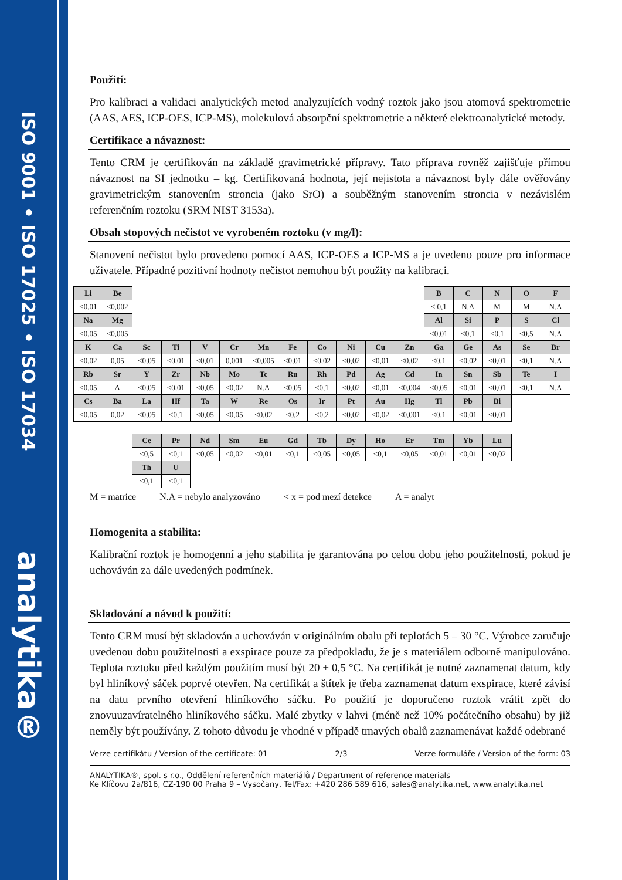ISO 9001 • ISO 17025 • ISO 17034
analytika®
Použití:
Pro kalibraci a validaci analytických metod analyzujících vodný roztok jako jsou atomová spektrometrie (AAS, AES, ICP-OES, ICP-MS), molekulová absorpční spektrometrie a některé elektroanalytické metody.
Certifikace a návaznost:
Tento CRM je certifikován na základě gravimetrické přípravy. Tato příprava rovněž zajišťuje přímou návaznost na SI jednotku – kg. Certifikovaná hodnota, její nejistota a návaznost byly dále ověřovány gravimetrickým stanovením stroncia (jako SrO) a souběžným stanovením stroncia v nezávislém referenčním roztoku (SRM NIST 3153a).
Obsah stopových nečistot ve vyrobeném roztoku (v mg/l):
Stanovení nečistot bylo provedeno pomocí AAS, ICP-OES a ICP-MS a je uvedeno pouze pro informace uživatele. Případné pozitivní hodnoty nečistot nemohou být použity na kalibraci.
| Li | Be | | | | | | | | | | | B | C | N | O | F |
| <0,01 | <0,002 | | | | | | | | | | | < 0,1 | N.A | M | M | N.A |
| Na | Mg | | | | | | | | | | | Al | Si | P | S | Cl |
| <0,05 | <0,005 | | | | | | | | | | | <0,01 | <0,1 | <0,1 | <0,5 | N.A |
| K | Ca | Sc | Ti | V | Cr | Mn | Fe | Co | Ni | Cu | Zn | Ga | Ge | As | Se | Br |
| <0,02 | 0,05 | <0,05 | <0,01 | <0,01 | 0,001 | <0,005 | <0,01 | <0,02 | <0,02 | <0,01 | <0,02 | <0,1 | <0,02 | <0,01 | <0,1 | N.A |
| Rb | Sr | Y | Zr | Nb | Mo | Tc | Ru | Rh | Pd | Ag | Cd | In | Sn | Sb | Te | I |
| <0,05 | A | <0,05 | <0,01 | <0,05 | <0,02 | N.A | <0,05 | <0,1 | <0,02 | <0,01 | <0,004 | <0,05 | <0,01 | <0,01 | <0,1 | N.A |
| Cs | Ba | La | Hf | Ta | W | Re | Os | Ir | Pt | Au | Hg | Tl | Pb | Bi | | |
| <0,05 | 0,02 | <0,05 | <0,1 | <0,05 | <0,05 | <0,02 | <0,2 | <0,2 | <0,02 | <0,02 | <0,001 | <0,1 | <0,01 | <0,01 | | |
| | | Ce | Pr | Nd | Sm | Eu | Gd | Tb | Dy | Ho | Er | Tm | Yb | Lu | | |
| | | <0,5 | <0,1 | <0,05 | <0,02 | <0,01 | <0,1 | <0,05 | <0,05 | <0,1 | <0,05 | <0,01 | <0,01 | <0,02 | | |
| | | Th | U | | | | | | | | | | | | | |
| | | <0,1 | <0,1 | | | | | | | | | | | | | |
M = matrice N.A = nebylo analyzováno < x = pod mezí detekce A = analyt
Homogenita a stabilita:
Kalibrační roztok je homogenní a jeho stabilita je garantována po celou dobu jeho použitelnosti, pokud je uchováván za dále uvedených podmínek.
Skladování a návod k použití:
Tento CRM musí být skladován a uchováván v originálním obalu při teplotách 5 – 30 °C. Výrobce zaručuje uvedenou dobu použitelnosti a exspirace pouze za předpokladu, že je s materiálem odborně manipulováno. Teplota roztoku před každým použitím musí být 20 ± 0,5 °C. Na certifikát je nutné zaznamenat datum, kdy byl hliníkový sáček poprvé otevřen. Na certifikát a štítek je třeba zaznamenat datum exspirace, které závisí na datu prvního otevření hliníkového sáčku. Po použití je doporučeno roztok vrátit zpět do znovuuzavíratelného hliníkového sáčku. Malé zbytky v lahvi (méně než 10% počátečního obsahu) by již neměly být používány. Z tohoto důvodu je vhodné v případě tmavých obalů zaznamenávat každé odebrané
Verze certifikátu / Version of the certificate: 01 2/3 Verze formuláře / Version of the form: 03
ANALYTIKA®, spol. s r.o., Oddělení referenčních materiálů / Department of reference materials
Ke Klíčovu 2a/816, CZ-190 00 Praha 9 – Vysočany, Tel/Fax: +420 286 589 616, sales@analytika.net, www.analytika.net